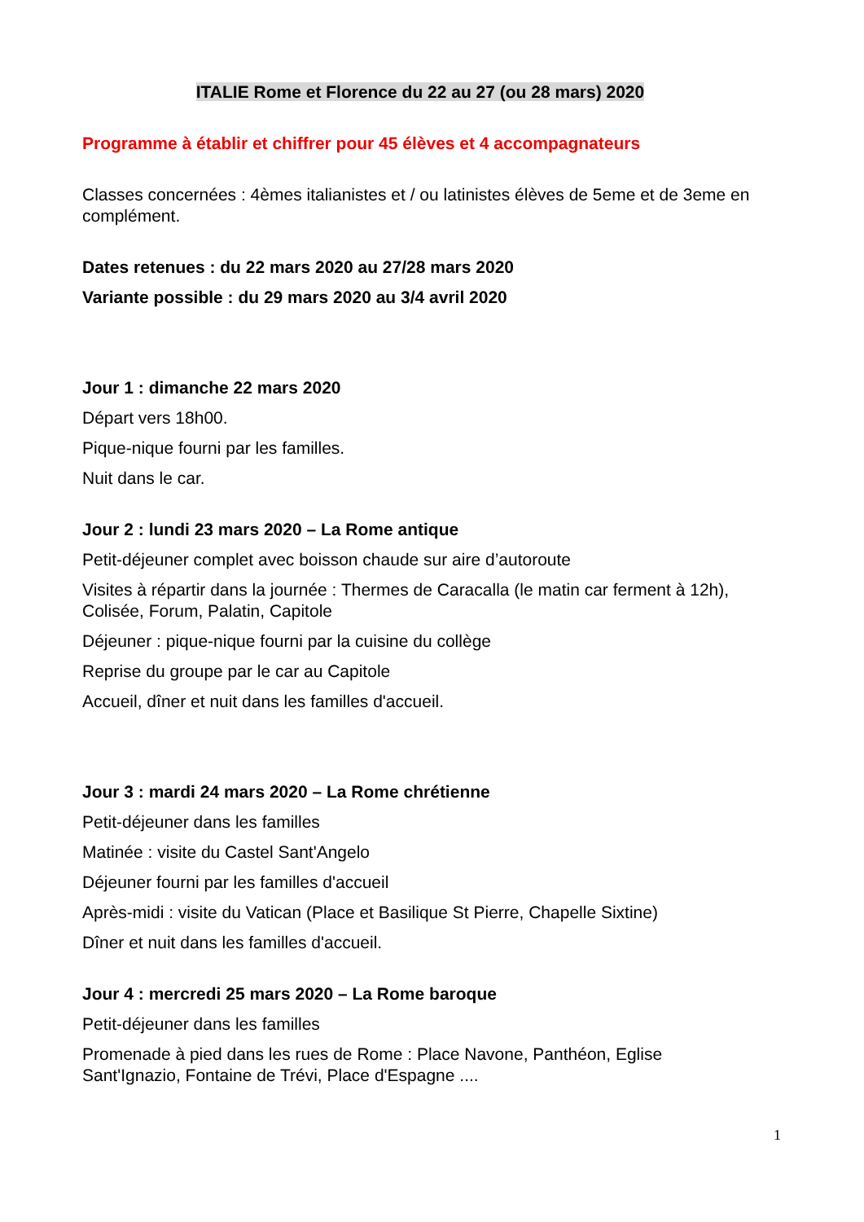ITALIE Rome et Florence du 22 au 27 (ou 28 mars) 2020
Programme à établir et chiffrer pour 45 élèves et 4 accompagnateurs
Classes concernées : 4èmes italianistes et / ou latinistes élèves de 5eme et de 3eme en complément.
Dates retenues : du 22 mars 2020 au 27/28 mars 2020
Variante possible : du 29 mars 2020 au 3/4 avril 2020
Jour 1 : dimanche 22 mars 2020
Départ vers 18h00.
Pique-nique fourni par les familles.
Nuit dans le car.
Jour 2 : lundi 23 mars 2020 – La Rome antique
Petit-déjeuner complet avec boisson chaude sur aire d’autoroute
Visites à répartir dans la journée : Thermes de Caracalla (le matin car ferment à 12h), Colisée, Forum, Palatin, Capitole
Déjeuner : pique-nique fourni par la cuisine du collège
Reprise du groupe par le car au Capitole
Accueil, dîner et nuit dans les familles d'accueil.
Jour 3 : mardi 24 mars 2020 – La Rome chrétienne
Petit-déjeuner dans les familles
Matinée : visite du Castel Sant'Angelo
Déjeuner fourni par les familles d'accueil
Après-midi : visite du Vatican (Place et Basilique St Pierre, Chapelle Sixtine)
Dîner et nuit dans les familles d'accueil.
Jour 4 : mercredi 25 mars 2020 – La Rome baroque
Petit-déjeuner dans les familles
Promenade à pied dans les rues de Rome : Place Navone, Panthéon, Eglise Sant'Ignazio, Fontaine de Trévi, Place d'Espagne ....
1